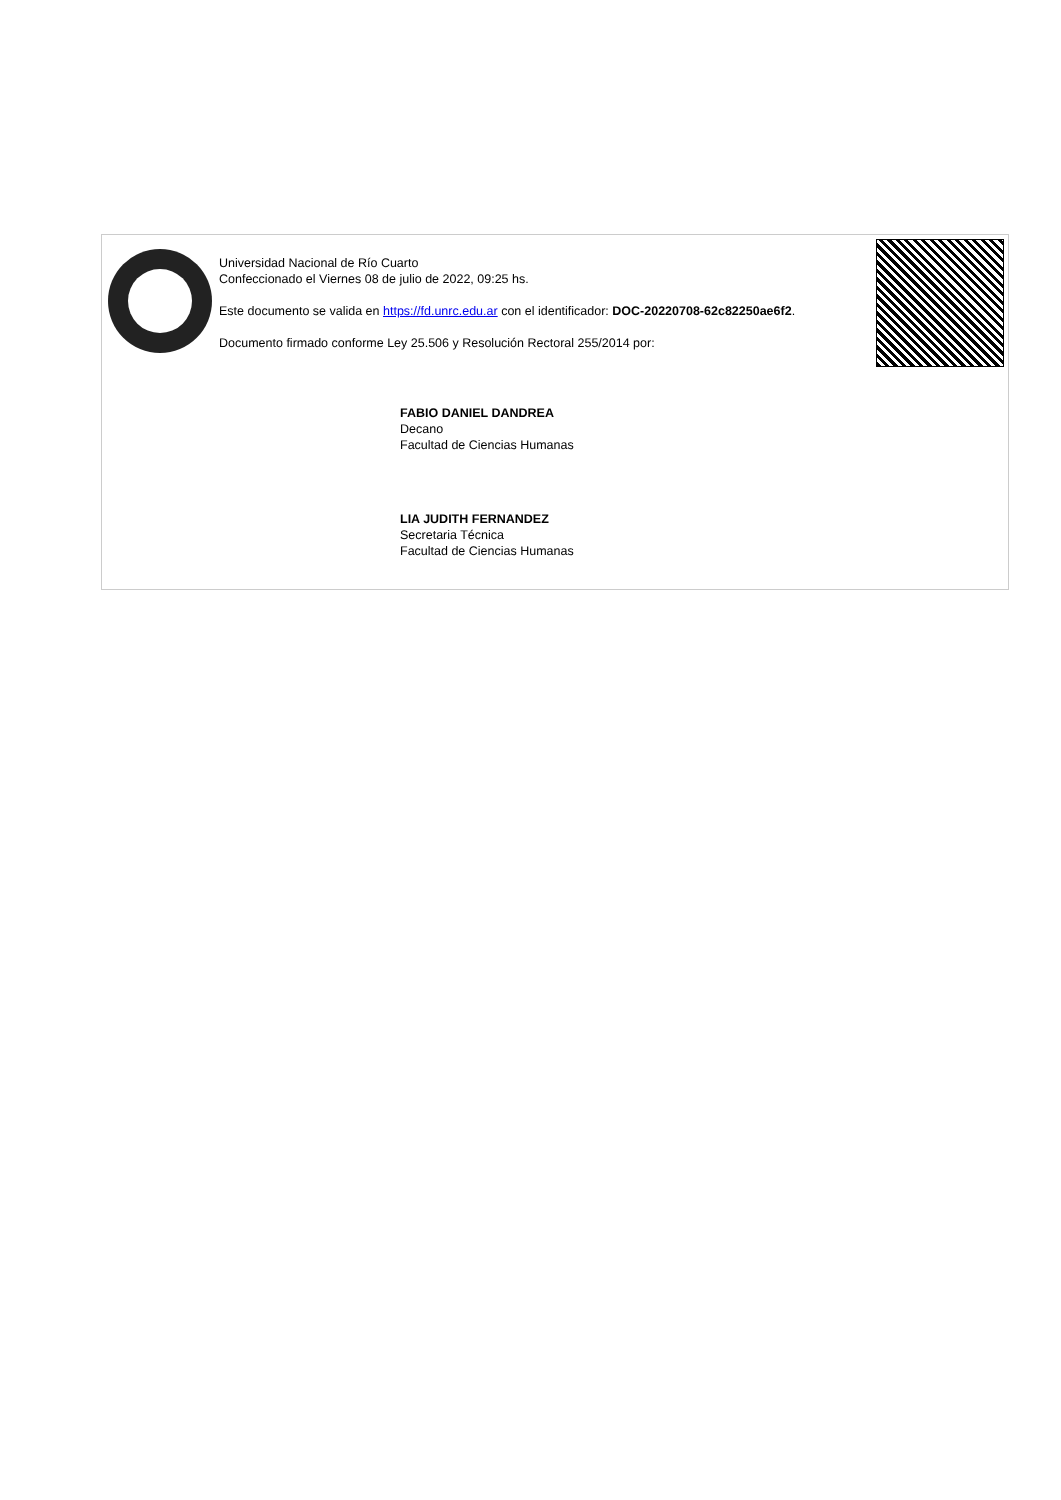Universidad Nacional de Río Cuarto
Confeccionado el Viernes 08 de julio de 2022, 09:25 hs.
Este documento se valida en https://fd.unrc.edu.ar con el identificador: DOC-20220708-62c82250ae6f2.
Documento firmado conforme Ley 25.506 y Resolución Rectoral 255/2014 por:
FABIO DANIEL DANDREA
Decano
Facultad de Ciencias Humanas
LIA JUDITH FERNANDEZ
Secretaria Técnica
Facultad de Ciencias Humanas